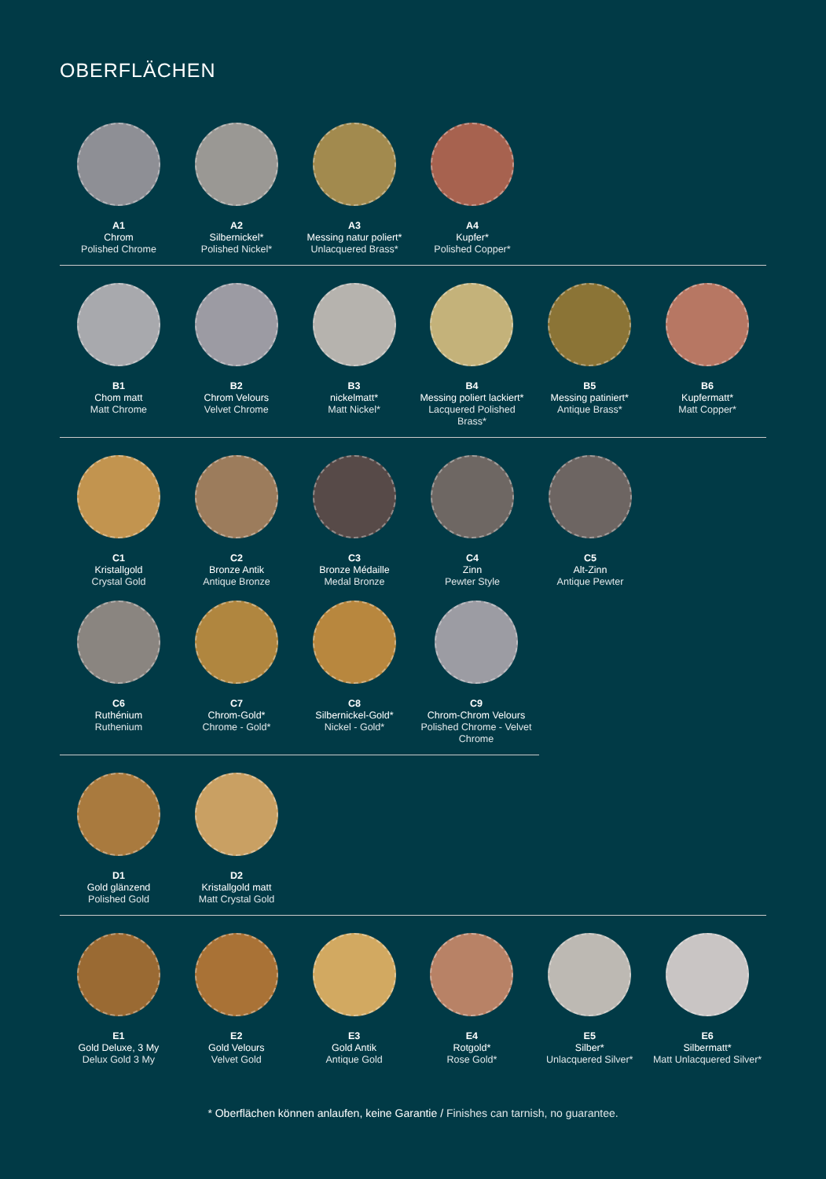OBERFLÄCHEN
A1
Chrom
Polished Chrome
A2
Silbernickel*
Polished Nickel*
A3
Messing natur poliert*
Unlacquered Brass*
A4
Kupfer*
Polished Copper*
B1
Chom matt
Matt Chrome
B2
Chrom Velours
Velvet Chrome
B3
nickelmatt*
Matt Nickel*
B4
Messing poliert lackiert*
Lacquered Polished Brass*
B5
Messing patiniert*
Antique Brass*
B6
Kupfermatt*
Matt Copper*
C1
Kristallgold
Crystal Gold
C2
Bronze Antik
Antique Bronze
C3
Bronze Médaille
Medal Bronze
C4
Zinn
Pewter Style
C5
Alt-Zinn
Antique Pewter
C6
Ruthénium
Ruthenium
C7
Chrom-Gold*
Chrome - Gold*
C8
Silbernickel-Gold*
Nickel - Gold*
C9
Chrom-Chrom Velours
Polished Chrome - Velvet Chrome
D1
Gold glänzend
Polished Gold
D2
Kristallgold matt
Matt Crystal Gold
E1
Gold Deluxe, 3 My
Delux Gold 3 My
E2
Gold Velours
Velvet Gold
E3
Gold Antik
Antique Gold
E4
Rotgold*
Rose Gold*
E5
Silber*
Unlacquered Silver*
E6
Silbermatt*
Matt Unlacquered Silver*
* Oberflächen können anlaufen, keine Garantie / Finishes can tarnish, no guarantee.